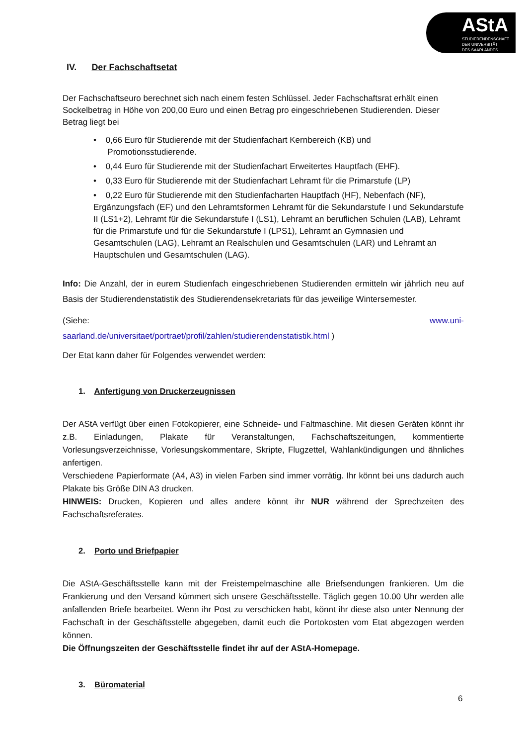AStA
STUDIERENDENSCHAFT
DER UNIVERSITÄT
DES SAARLANDES
IV. Der Fachschaftsetat
Der Fachschaftseuro berechnet sich nach einem festen Schlüssel. Jeder Fachschaftsrat erhält einen Sockelbetrag in Höhe von 200,00 Euro und einen Betrag pro eingeschriebenen Studierenden. Dieser Betrag liegt bei
• 0,66 Euro für Studierende mit der Studienfachart Kernbereich (KB) und
Promotionsstudierende.
• 0,44 Euro für Studierende mit der Studienfachart Erweitertes Hauptfach (EHF).
• 0,33 Euro für Studierende mit der Studienfachart Lehramt für die Primarstufe (LP)
• 0,22 Euro für Studierende mit den Studienfacharten Hauptfach (HF), Nebenfach (NF), Ergänzungsfach (EF) und den Lehramtsformen Lehramt für die Sekundarstufe I und Sekundarstufe II (LS1+2), Lehramt für die Sekundarstufe I (LS1), Lehramt an beruflichen Schulen (LAB), Lehramt für die Primarstufe und für die Sekundarstufe I (LPS1), Lehramt an Gymnasien und Gesamtschulen (LAG), Lehramt an Realschulen und Gesamtschulen (LAR) und Lehramt an Hauptschulen und Gesamtschulen (LAG).
Info: Die Anzahl, der in eurem Studienfach eingeschriebenen Studierenden ermitteln wir jährlich neu auf Basis der Studierendenstatistik des Studierendensekretariats für das jeweilige Wintersemester.
(Siehe: www.uni-
saarland.de/universitaet/portraet/profil/zahlen/studierendenstatistik.html )
Der Etat kann daher für Folgendes verwendet werden:
1. Anfertigung von Druckerzeugnissen
Der AStA verfügt über einen Fotokopierer, eine Schneide- und Faltmaschine. Mit diesen Geräten könnt ihr z.B. Einladungen, Plakate für Veranstaltungen, Fachschaftszeitungen, kommentierte Vorlesungsverzeichnisse, Vorlesungskommentare, Skripte, Flugzettel, Wahlankündigungen und ähnliches anfertigen.
Verschiedene Papierformate (A4, A3) in vielen Farben sind immer vorrätig. Ihr könnt bei uns dadurch auch Plakate bis Größe DIN A3 drucken.
HINWEIS: Drucken, Kopieren und alles andere könnt ihr NUR während der Sprechzeiten des Fachschaftsreferates.
2. Porto und Briefpapier
Die AStA-Geschäftsstelle kann mit der Freistempelmaschine alle Briefsendungen frankieren. Um die Frankierung und den Versand kümmert sich unsere Geschäftsstelle. Täglich gegen 10.00 Uhr werden alle anfallenden Briefe bearbeitet. Wenn ihr Post zu verschicken habt, könnt ihr diese also unter Nennung der Fachschaft in der Geschäftsstelle abgegeben, damit euch die Portokosten vom Etat abgezogen werden können.
Die Öffnungszeiten der Geschäftsstelle findet ihr auf der AStA-Homepage.
3. Büromaterial
6